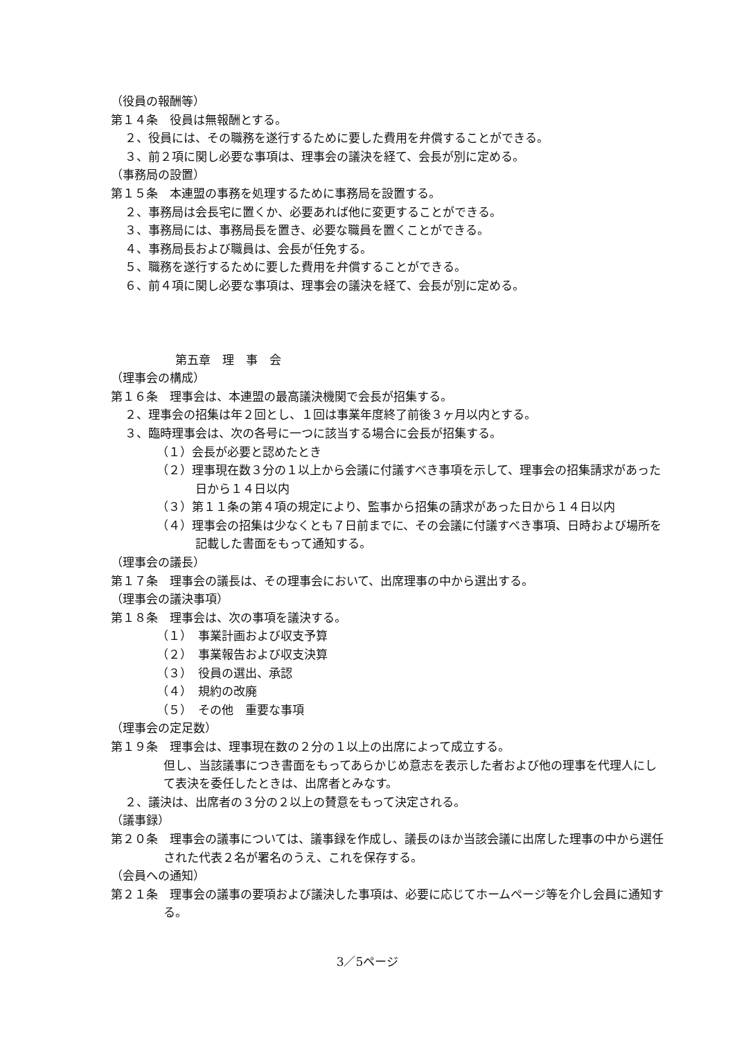（役員の報酬等）
第１４条　役員は無報酬とする。
２、役員には、その職務を遂行するために要した費用を弁償することができる。
３、前２項に関し必要な事項は、理事会の議決を経て、会長が別に定める。
（事務局の設置）
第１５条　本連盟の事務を処理するために事務局を設置する。
２、事務局は会長宅に置くか、必要あれば他に変更することができる。
３、事務局には、事務局長を置き、必要な職員を置くことができる。
４、事務局長および職員は、会長が任免する。
５、職務を遂行するために要した費用を弁償することができる。
６、前４項に関し必要な事項は、理事会の議決を経て、会長が別に定める。
第五章　理　事　会
（理事会の構成）
第１６条　理事会は、本連盟の最高議決機関で会長が招集する。
２、理事会の招集は年２回とし、１回は事業年度終了前後３ヶ月以内とする。
３、臨時理事会は、次の各号に一つに該当する場合に会長が招集する。
（１）会長が必要と認めたとき
（２）理事現在数３分の１以上から会議に付議すべき事項を示して、理事会の招集請求があった日から１４日以内
（３）第１１条の第４項の規定により、監事から招集の請求があった日から１４日以内
（４）理事会の招集は少なくとも７日前までに、その会議に付議すべき事項、日時および場所を記載した書面をもって通知する。
（理事会の議長）
第１７条　理事会の議長は、その理事会において、出席理事の中から選出する。
（理事会の議決事項）
第１８条　理事会は、次の事項を議決する。
（１）　事業計画および収支予算
（２）　事業報告および収支決算
（３）　役員の選出、承認
（４）　規約の改廃
（５）　その他　重要な事項
（理事会の定足数）
第１９条　理事会は、理事現在数の２分の１以上の出席によって成立する。
但し、当該議事につき書面をもってあらかじめ意志を表示した者および他の理事を代理人にして表決を委任したときは、出席者とみなす。
２、議決は、出席者の３分の２以上の賛意をもって決定される。
（議事録）
第２０条　理事会の議事については、議事録を作成し、議長のほか当該会議に出席した理事の中から選任された代表２名が署名のうえ、これを保存する。
（会員への通知）
第２１条　理事会の議事の要項および議決した事項は、必要に応じてホームページ等を介し会員に通知する。
3／5ページ